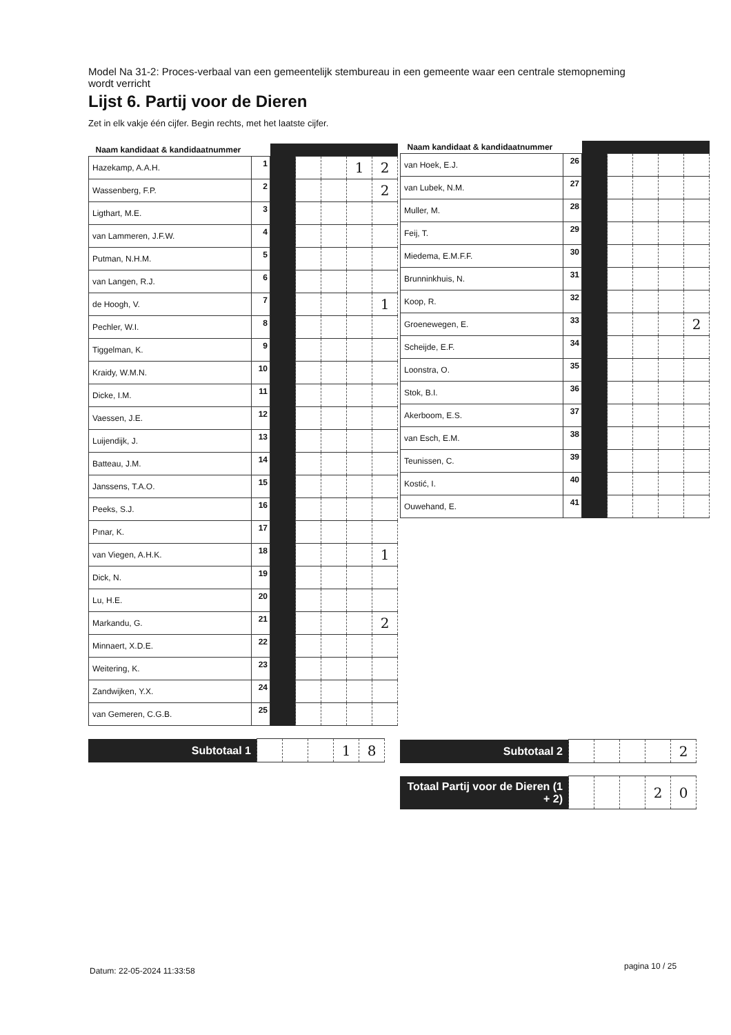Model Na 31-2: Proces-verbaal van een gemeentelijk stembureau in een gemeente waar een centrale stemopneming wordt verricht
Lijst 6. Partij voor de Dieren
Zet in elk vakje één cijfer. Begin rechts, met het laatste cijfer.
| Naam kandidaat & kandidaatnummer | | | | | | |
| Hazekamp, A.A.H. | 1 | | | | 1 | 2 |
| Wassenberg, F.P. | 2 | | | | | 2 |
| Ligthart, M.E. | 3 | | | | | |
| van Lammeren, J.F.W. | 4 | | | | | |
| Putman, N.H.M. | 5 | | | | | |
| van Langen, R.J. | 6 | | | | | |
| de Hoogh, V. | 7 | | | | | 1 |
| Pechler, W.I. | 8 | | | | | |
| Tiggelman, K. | 9 | | | | | |
| Kraidy, W.M.N. | 10 | | | | | |
| Dicke, I.M. | 11 | | | | | |
| Vaessen, J.E. | 12 | | | | | |
| Luijendijk, J. | 13 | | | | | |
| Batteau, J.M. | 14 | | | | | |
| Janssens, T.A.O. | 15 | | | | | |
| Peeks, S.J. | 16 | | | | | |
| Pınar, K. | 17 | | | | | |
| van Viegen, A.H.K. | 18 | | | | | 1 |
| Dick, N. | 19 | | | | | |
| Lu, H.E. | 20 | | | | | |
| Markandu, G. | 21 | | | | | 2 |
| Minnaert, X.D.E. | 22 | | | | | |
| Weitering, K. | 23 | | | | | |
| Zandwijken, Y.X. | 24 | | | | | |
| van Gemeren, C.G.B. | 25 | | | | | |
| Subtotaal 1 | | | | 1 | 8 |
| Naam kandidaat & kandidaatnummer | | | | | | |
| van Hoek, E.J. | 26 | | | | | |
| van Lubek, N.M. | 27 | | | | | |
| Muller, M. | 28 | | | | | |
| Feij, T. | 29 | | | | | |
| Miedema, E.M.F.F. | 30 | | | | | |
| Brunninkhuis, N. | 31 | | | | | |
| Koop, R. | 32 | | | | | |
| Groenewegen, E. | 33 | | | | | 2 |
| Scheijde, E.F. | 34 | | | | | |
| Loonstra, O. | 35 | | | | | |
| Stok, B.I. | 36 | | | | | |
| Akerboom, E.S. | 37 | | | | | |
| van Esch, E.M. | 38 | | | | | |
| Teunissen, C. | 39 | | | | | |
| Kostić, I. | 40 | | | | | |
| Ouwehand, E. | 41 | | | | | |
| Subtotaal 2 | | | | | 2 |
| Totaal Partij voor de Dieren (1 + 2) | | | | 2 | 0 |
Datum: 22-05-2024 11:33:58 pagina 10 / 25